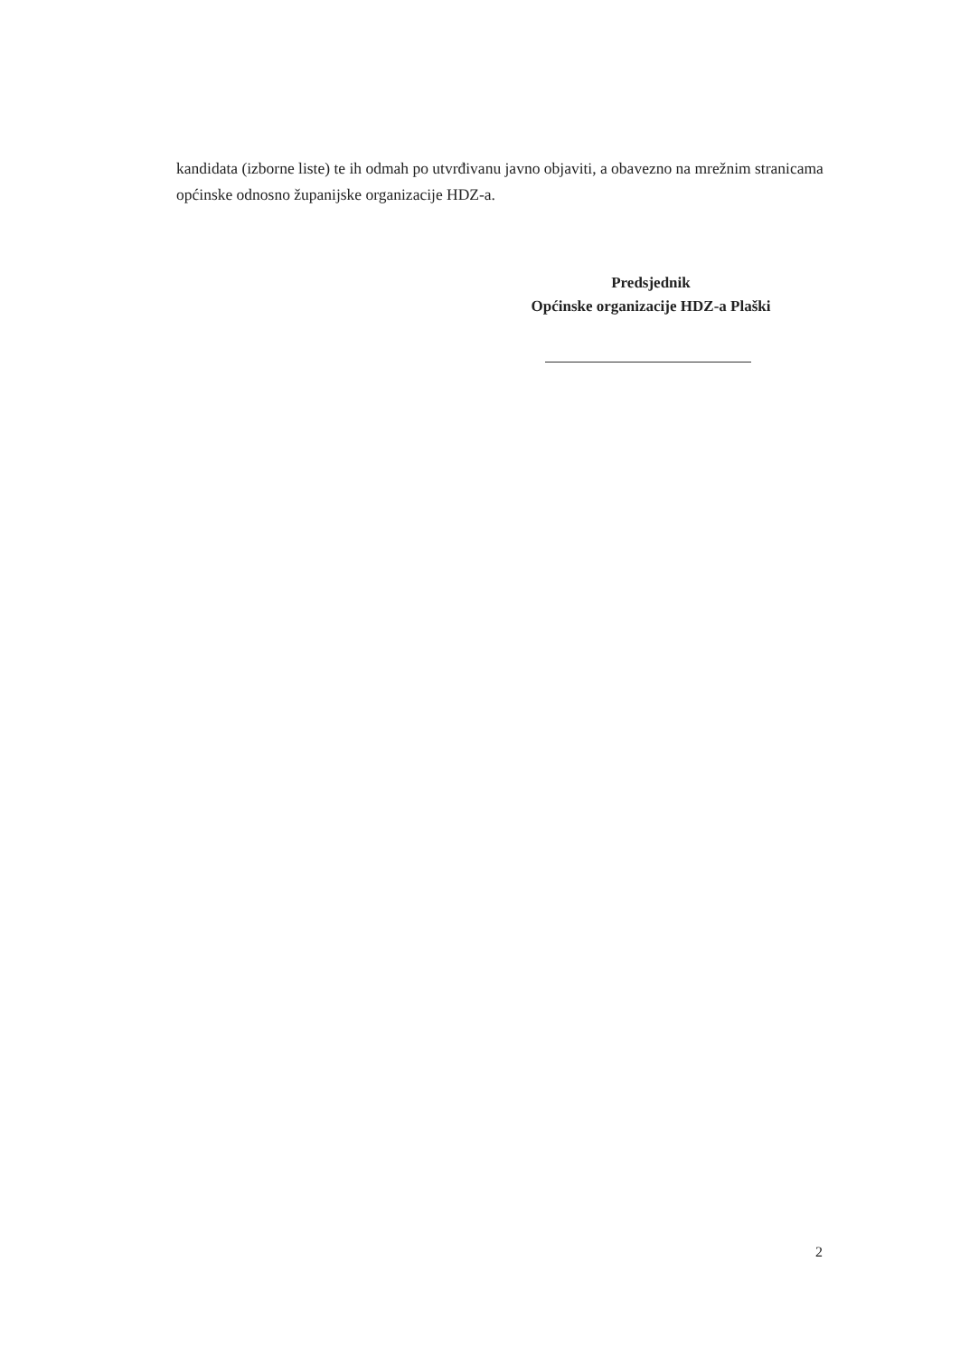kandidata (izborne liste) te ih odmah po utvrđivanu javno objaviti, a obavezno na mrežnim stranicama općinske odnosno županijske organizacije HDZ-a.
Predsjednik
Općinske organizacije HDZ-a Plaški
2